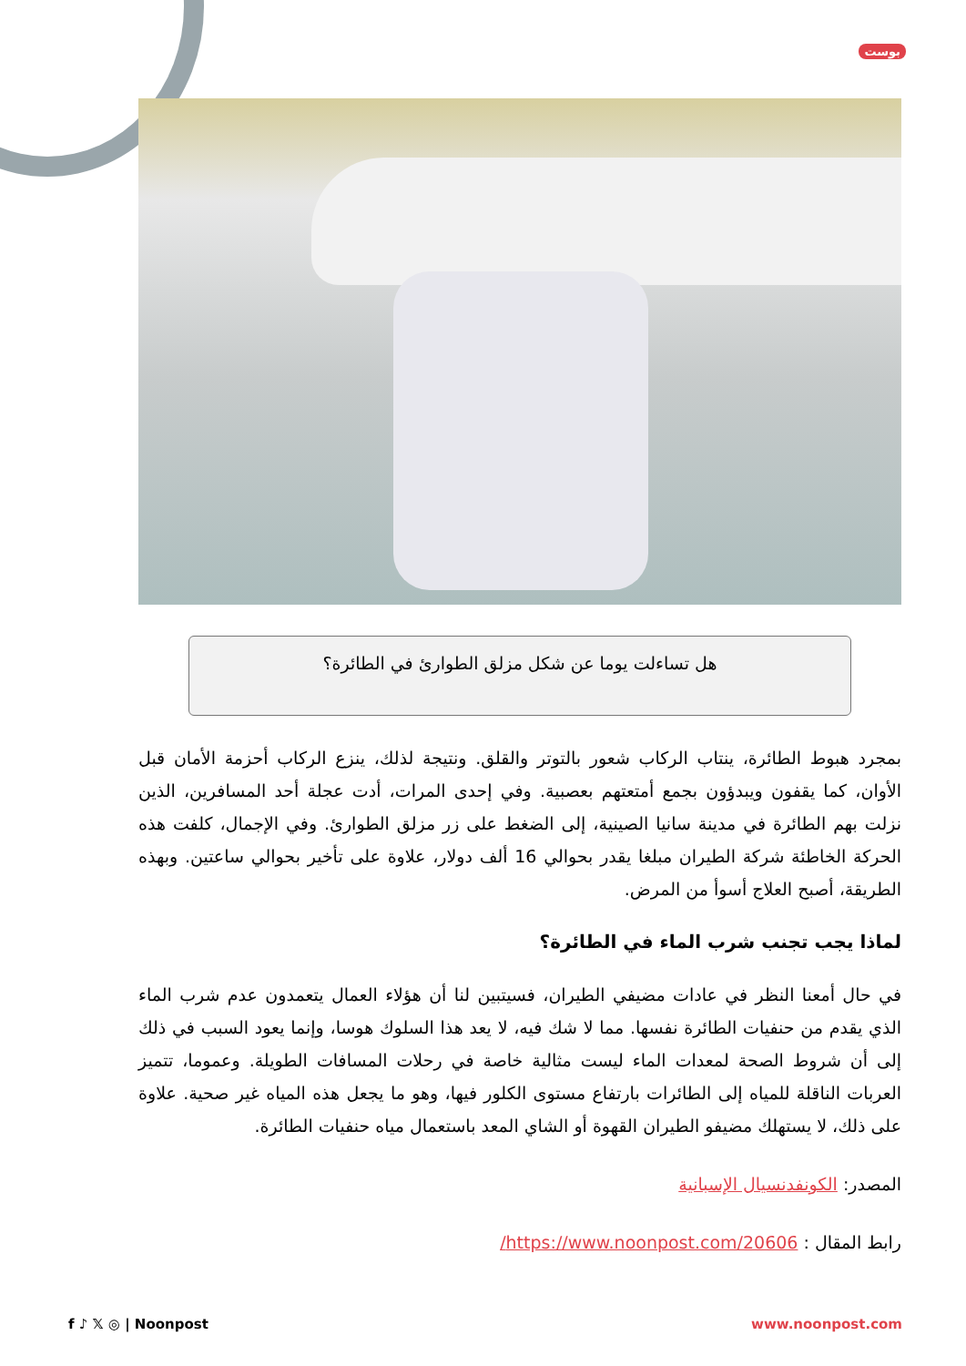بوست
هل تساءلت يوما عن شكل مزلق الطوارئ في الطائرة؟
بمجرد هبوط الطائرة، ينتاب الركاب شعور بالتوتر والقلق. ونتيجة لذلك، ينزع الركاب أحزمة الأمان قبل الأوان، كما يقفون ويبدؤون بجمع أمتعتهم بعصبية. وفي إحدى المرات، أدت عجلة أحد المسافرين، الذين نزلت بهم الطائرة في مدينة سانيا الصينية، إلى الضغط على زر مزلق الطوارئ. وفي الإجمال، كلفت هذه الحركة الخاطئة شركة الطيران مبلغا يقدر بحوالي 16 ألف دولار، علاوة على تأخير بحوالي ساعتين. وبهذه الطريقة، أصبح العلاج أسوأ من المرض.
لماذا يجب تجنب شرب الماء في الطائرة؟
في حال أمعنا النظر في عادات مضيفي الطيران، فسيتبين لنا أن هؤلاء العمال يتعمدون عدم شرب الماء الذي يقدم من حنفيات الطائرة نفسها. مما لا شك فيه، لا يعد هذا السلوك هوسا، وإنما يعود السبب في ذلك إلى أن شروط الصحة لمعدات الماء ليست مثالية خاصة في رحلات المسافات الطويلة. وعموما، تتميز العربات الناقلة للمياه إلى الطائرات بارتفاع مستوى الكلور فيها، وهو ما يجعل هذه المياه غير صحية. علاوة على ذلك، لا يستهلك مضيفو الطيران القهوة أو الشاي المعد باستعمال مياه حنفيات الطائرة.
المصدر: الكونفدنسيال الإسبانية
رابط المقال : https://www.noonpost.com/20606/
f ♪ 𝕏 ◎ | Noonpost www.noonpost.com